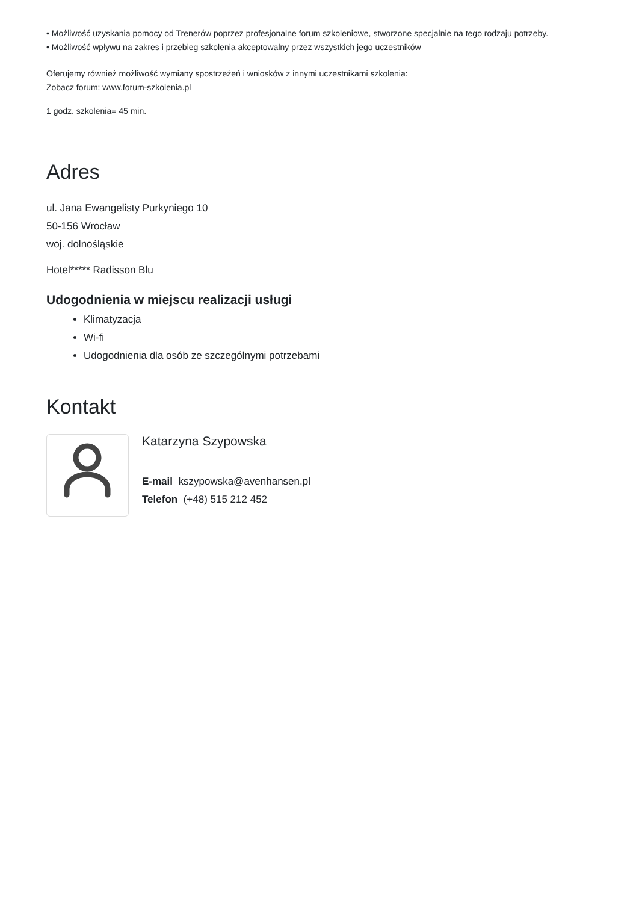• Możliwość uzyskania pomocy od Trenerów poprzez profesjonalne forum szkoleniowe, stworzone specjalnie na tego rodzaju potrzeby.
• Możliwość wpływu na zakres i przebieg szkolenia akceptowalny przez wszystkich jego uczestników
Oferujemy również możliwość wymiany spostrzeżeń i wniosków z innymi uczestnikami szkolenia:
Zobacz forum: www.forum-szkolenia.pl
1 godz. szkolenia= 45 min.
Adres
ul. Jana Ewangelisty Purkyniego 10
50-156 Wrocław
woj. dolnośląskie
Hotel***** Radisson Blu
Udogodnienia w miejscu realizacji usługi
Klimatyzacja
Wi-fi
Udogodnienia dla osób ze szczególnymi potrzebami
Kontakt
Katarzyna Szypowska
E-mail kszypowska@avenhansen.pl
Telefon (+48) 515 212 452